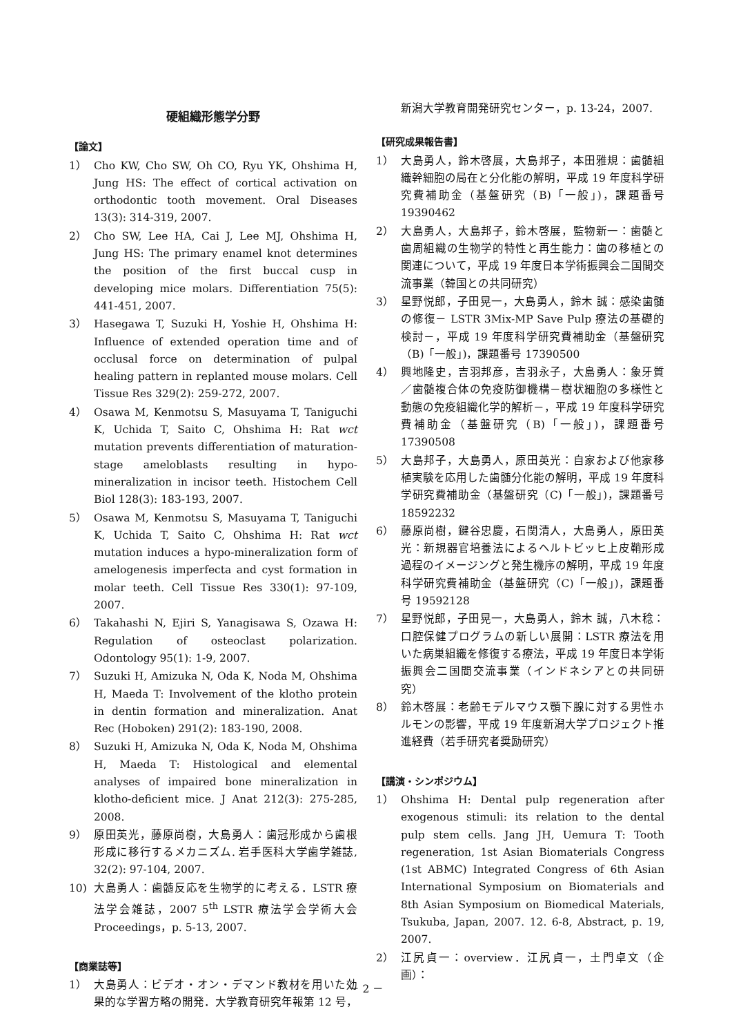硬組織形態学分野
【論文】
1） Cho KW, Cho SW, Oh CO, Ryu YK, Ohshima H, Jung HS: The effect of cortical activation on orthodontic tooth movement. Oral Diseases 13(3): 314-319, 2007.
2） Cho SW, Lee HA, Cai J, Lee MJ, Ohshima H, Jung HS: The primary enamel knot determines the position of the first buccal cusp in developing mice molars. Differentiation 75(5): 441-451, 2007.
3） Hasegawa T, Suzuki H, Yoshie H, Ohshima H: Influence of extended operation time and of occlusal force on determination of pulpal healing pattern in replanted mouse molars. Cell Tissue Res 329(2): 259-272, 2007.
4） Osawa M, Kenmotsu S, Masuyama T, Taniguchi K, Uchida T, Saito C, Ohshima H: Rat wct mutation prevents differentiation of maturation-stage ameloblasts resulting in hypo-mineralization in incisor teeth. Histochem Cell Biol 128(3): 183-193, 2007.
5） Osawa M, Kenmotsu S, Masuyama T, Taniguchi K, Uchida T, Saito C, Ohshima H: Rat wct mutation induces a hypo-mineralization form of amelogenesis imperfecta and cyst formation in molar teeth. Cell Tissue Res 330(1): 97-109, 2007.
6） Takahashi N, Ejiri S, Yanagisawa S, Ozawa H: Regulation of osteoclast polarization. Odontology 95(1): 1-9, 2007.
7） Suzuki H, Amizuka N, Oda K, Noda M, Ohshima H, Maeda T: Involvement of the klotho protein in dentin formation and mineralization. Anat Rec (Hoboken) 291(2): 183-190, 2008.
8） Suzuki H, Amizuka N, Oda K, Noda M, Ohshima H, Maeda T: Histological and elemental analyses of impaired bone mineralization in klotho-deficient mice. J Anat 212(3): 275-285, 2008.
9） 原田英光，藤原尚樹，大島勇人：歯冠形成から歯根形成に移行するメカニズム. 岩手医科大学歯学雑誌, 32(2): 97-104, 2007.
10) 大島勇人：歯髄反応を生物学的に考える．LSTR 療法学会雑誌，2007 5<sup>th</sup> LSTR 療法学会学術大会 Proceedings，p. 5-13, 2007.
【商業誌等】
1） 大島勇人：ビデオ・オン・デマンド教材を用いた効果的な学習方略の開発．大学教育研究年報第 12 号，
新潟大学教育開発研究センター，p. 13-24，2007.
【研究成果報告書】
1） 大島勇人，鈴木啓展，大島邦子，本田雅規：歯髄組織幹細胞の局在と分化能の解明，平成 19 年度科学研究費補助金（基盤研究（B)「一般」)，課題番号 19390462
2） 大島勇人，大島邦子，鈴木啓展，監物新一：歯髄と歯周組織の生物学的特性と再生能力：歯の移植との関連について，平成 19 年度日本学術振興会二国間交流事業（韓国との共同研究）
3） 星野悦郎，子田晃一，大島勇人，鈴木 誠：感染歯髄の修復－ LSTR 3Mix-MP Save Pulp 療法の基礎的検討－，平成 19 年度科学研究費補助金（基盤研究（B)「一般」)，課題番号 17390500
4） 興地隆史，吉羽邦彦，吉羽永子，大島勇人：象牙質／歯髄複合体の免疫防御機構－樹状細胞の多様性と動態の免疫組織化学的解析－，平成 19 年度科学研究費補助金（基盤研究（B)「一般」)，課題番号 17390508
5） 大島邦子，大島勇人，原田英光：自家および他家移植実験を応用した歯髄分化能の解明，平成 19 年度科学研究費補助金（基盤研究（C)「一般」)，課題番号 18592232
6） 藤原尚樹，鍵谷忠慶，石関清人，大島勇人，原田英光：新規器官培養法によるヘルトビッヒ上皮鞘形成過程のイメージングと発生機序の解明，平成 19 年度科学研究費補助金（基盤研究（C)「一般」)，課題番号 19592128
7） 星野悦郎，子田晃一，大島勇人，鈴木 誠，八木稔：口腔保健プログラムの新しい展開：LSTR 療法を用いた病巣組織を修復する療法，平成 19 年度日本学術振興会二国間交流事業（インドネシアとの共同研究）
8） 鈴木啓展：老齢モデルマウス顎下腺に対する男性ホルモンの影響，平成 19 年度新潟大学プロジェクト推進経費（若手研究者奨励研究）
【講演・シンポジウム】
1） Ohshima H: Dental pulp regeneration after exogenous stimuli: its relation to the dental pulp stem cells. Jang JH, Uemura T: Tooth regeneration, 1st Asian Biomaterials Congress (1st ABMC) Integrated Congress of 6th Asian International Symposium on Biomaterials and 8th Asian Symposium on Biomedical Materials, Tsukuba, Japan, 2007. 12. 6-8, Abstract, p. 19, 2007.
2） 江尻貞一：overview．江尻貞一，土門卓文（企画）：
－ 2 －